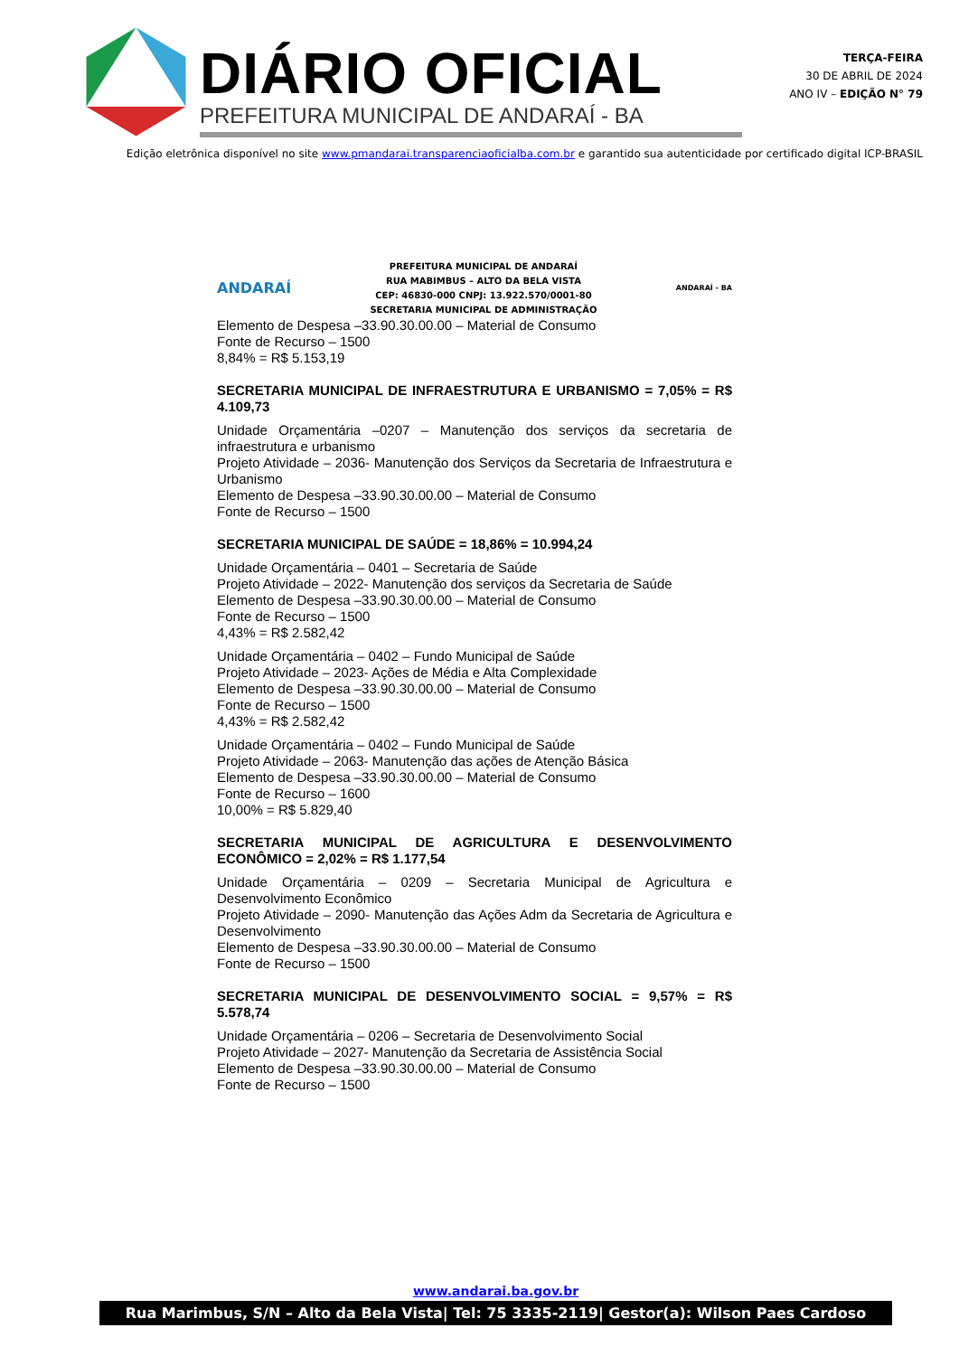DIÁRIO OFICIAL
PREFEITURA MUNICIPAL DE ANDARAÍ - BA
TERÇA-FEIRA
30 DE ABRIL DE 2024
ANO IV – EDIÇÃO N° 79
Edição eletrônica disponível no site www.pmandarai.transparenciaoficialba.com.br e garantido sua autenticidade por certificado digital ICP-BRASIL
ANDARAÍ
PREFEITURA MUNICIPAL DE ANDARAÍ
RUA MABIMBUS – ALTO DA BELA VISTA
CEP: 46830-000 CNPJ: 13.922.570/0001-80
SECRETARIA MUNICIPAL DE ADMINISTRAÇÃO
ANDARAÍ - BA
Elemento de Despesa –33.90.30.00.00 – Material de Consumo
Fonte de Recurso – 1500
8,84% = R$ 5.153,19
SECRETARIA MUNICIPAL DE INFRAESTRUTURA E URBANISMO = 7,05% = R$ 4.109,73
Unidade Orçamentária –0207 – Manutenção dos serviços da secretaria de infraestrutura e urbanismo
Projeto Atividade – 2036- Manutenção dos Serviços da Secretaria de Infraestrutura e Urbanismo
Elemento de Despesa –33.90.30.00.00 – Material de Consumo
Fonte de Recurso – 1500
SECRETARIA MUNICIPAL DE SAÚDE = 18,86% = 10.994,24
Unidade Orçamentária – 0401 – Secretaria de Saúde
Projeto Atividade – 2022- Manutenção dos serviços da Secretaria de Saúde
Elemento de Despesa –33.90.30.00.00 – Material de Consumo
Fonte de Recurso – 1500
4,43% = R$ 2.582,42
Unidade Orçamentária – 0402 – Fundo Municipal de Saúde
Projeto Atividade – 2023- Ações de Média e Alta Complexidade
Elemento de Despesa –33.90.30.00.00 – Material de Consumo
Fonte de Recurso – 1500
4,43% = R$ 2.582,42
Unidade Orçamentária – 0402 – Fundo Municipal de Saúde
Projeto Atividade – 2063- Manutenção das ações de Atenção Básica
Elemento de Despesa –33.90.30.00.00 – Material de Consumo
Fonte de Recurso – 1600
10,00% = R$ 5.829,40
SECRETARIA MUNICIPAL DE AGRICULTURA E DESENVOLVIMENTO ECONÔMICO = 2,02% = R$ 1.177,54
Unidade Orçamentária – 0209 – Secretaria Municipal de Agricultura e Desenvolvimento Econômico
Projeto Atividade – 2090- Manutenção das Ações Adm da Secretaria de Agricultura e Desenvolvimento
Elemento de Despesa –33.90.30.00.00 – Material de Consumo
Fonte de Recurso – 1500
SECRETARIA MUNICIPAL DE DESENVOLVIMENTO SOCIAL = 9,57% = R$ 5.578,74
Unidade Orçamentária – 0206 – Secretaria de Desenvolvimento Social
Projeto Atividade – 2027- Manutenção da Secretaria de Assistência Social
Elemento de Despesa –33.90.30.00.00 – Material de Consumo
Fonte de Recurso – 1500
www.andarai.ba.gov.br
Rua Marimbus, S/N – Alto da Bela Vista| Tel: 75 3335-2119| Gestor(a): Wilson Paes Cardoso